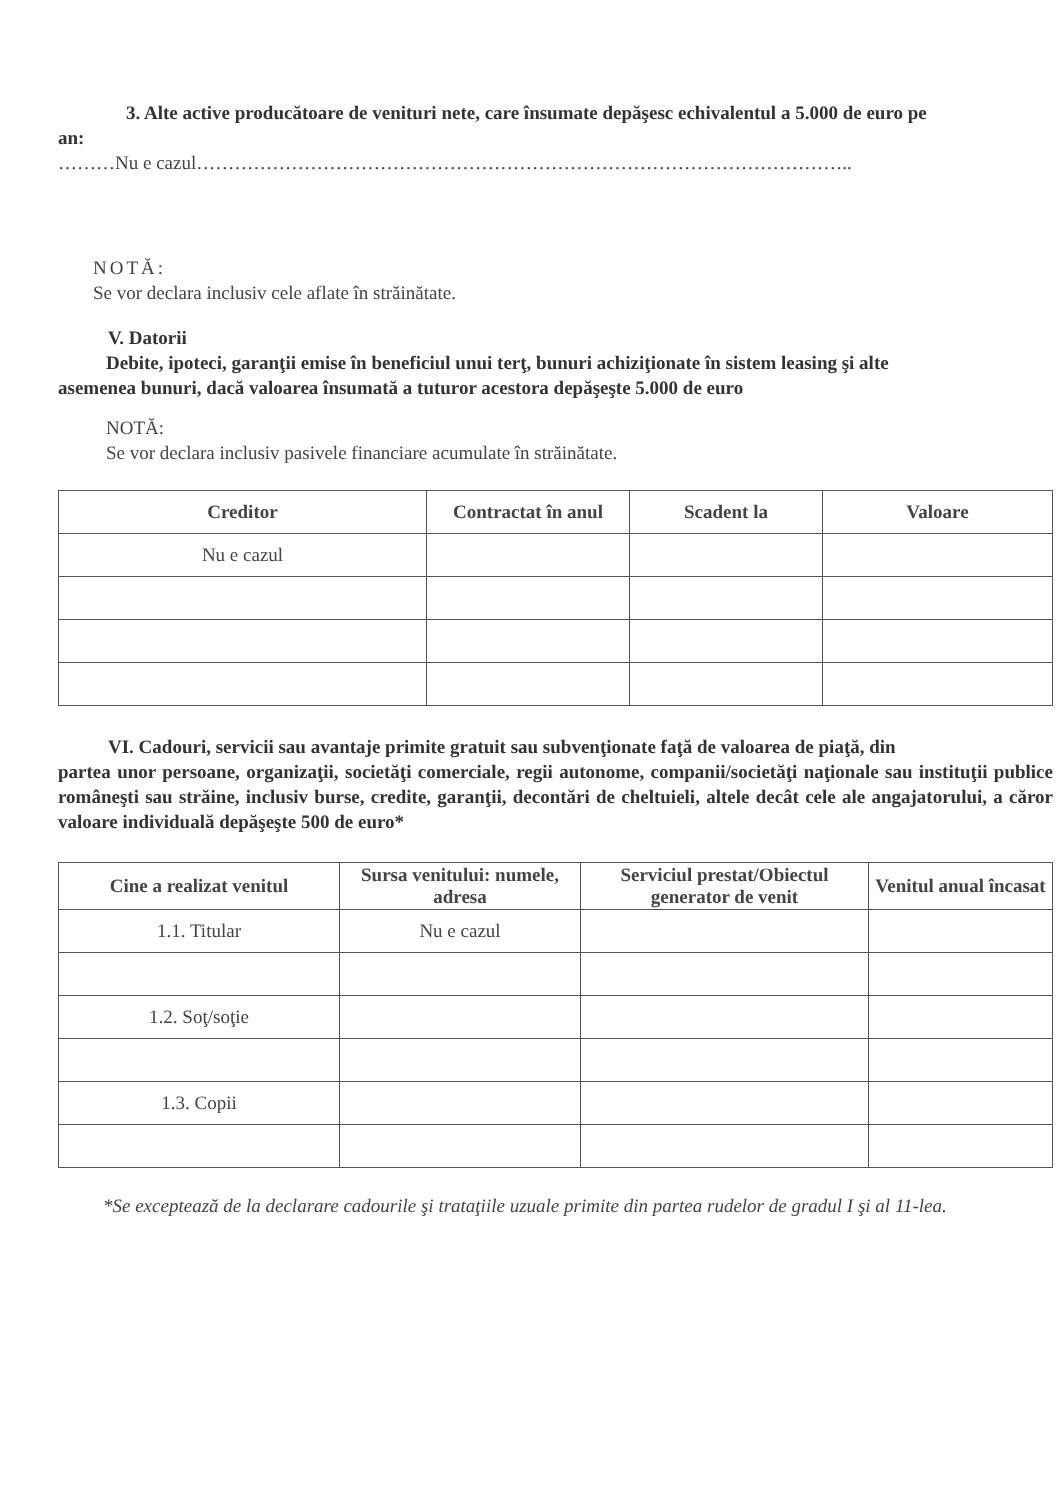3. Alte active producătoare de venituri nete, care însumate depăşesc echivalentul a 5.000 de euro pe
an:
………Nu e cazul…………………………………………………………………………………………..
NOTĂ:
Se vor declara inclusiv cele aflate în străinătate.
V. Datorii
Debite, ipoteci, garanţii emise în beneficiul unui terţ, bunuri achiziţionate în sistem leasing şi alte
asemenea bunuri, dacă valoarea însumată a tuturor acestora depăşeşte 5.000 de euro
NOTĂ:
Se vor declara inclusiv pasivele financiare acumulate în străinătate.
| Creditor | Contractat în anul | Scadent la | Valoare |
| --- | --- | --- | --- |
| Nu e cazul | | | |
VI. Cadouri, servicii sau avantaje primite gratuit sau subvenţionate faţă de valoarea de piaţă, din
partea unor persoane, organizaţii, societăţi comerciale, regii autonome, companii/societăţi naţionale sau instituţii publice româneşti sau străine, inclusiv burse, credite, garanţii, decontări de cheltuieli, altele decât cele ale angajatorului, a căror valoare individuală depăşeşte 500 de euro*
| Cine a realizat venitul | Sursa venitului: numele, adresa | Serviciul prestat/Obiectul generator de venit | Venitul anual încasat |
| --- | --- | --- | --- |
| 1.1. Titular | Nu e cazul | | |
| 1.2. Soţ/soţie | | | |
| 1.3. Copii | | | |
*Se exceptează de la declarare cadourile şi trataţiile uzuale primite din partea rudelor de gradul I şi al 11-lea.